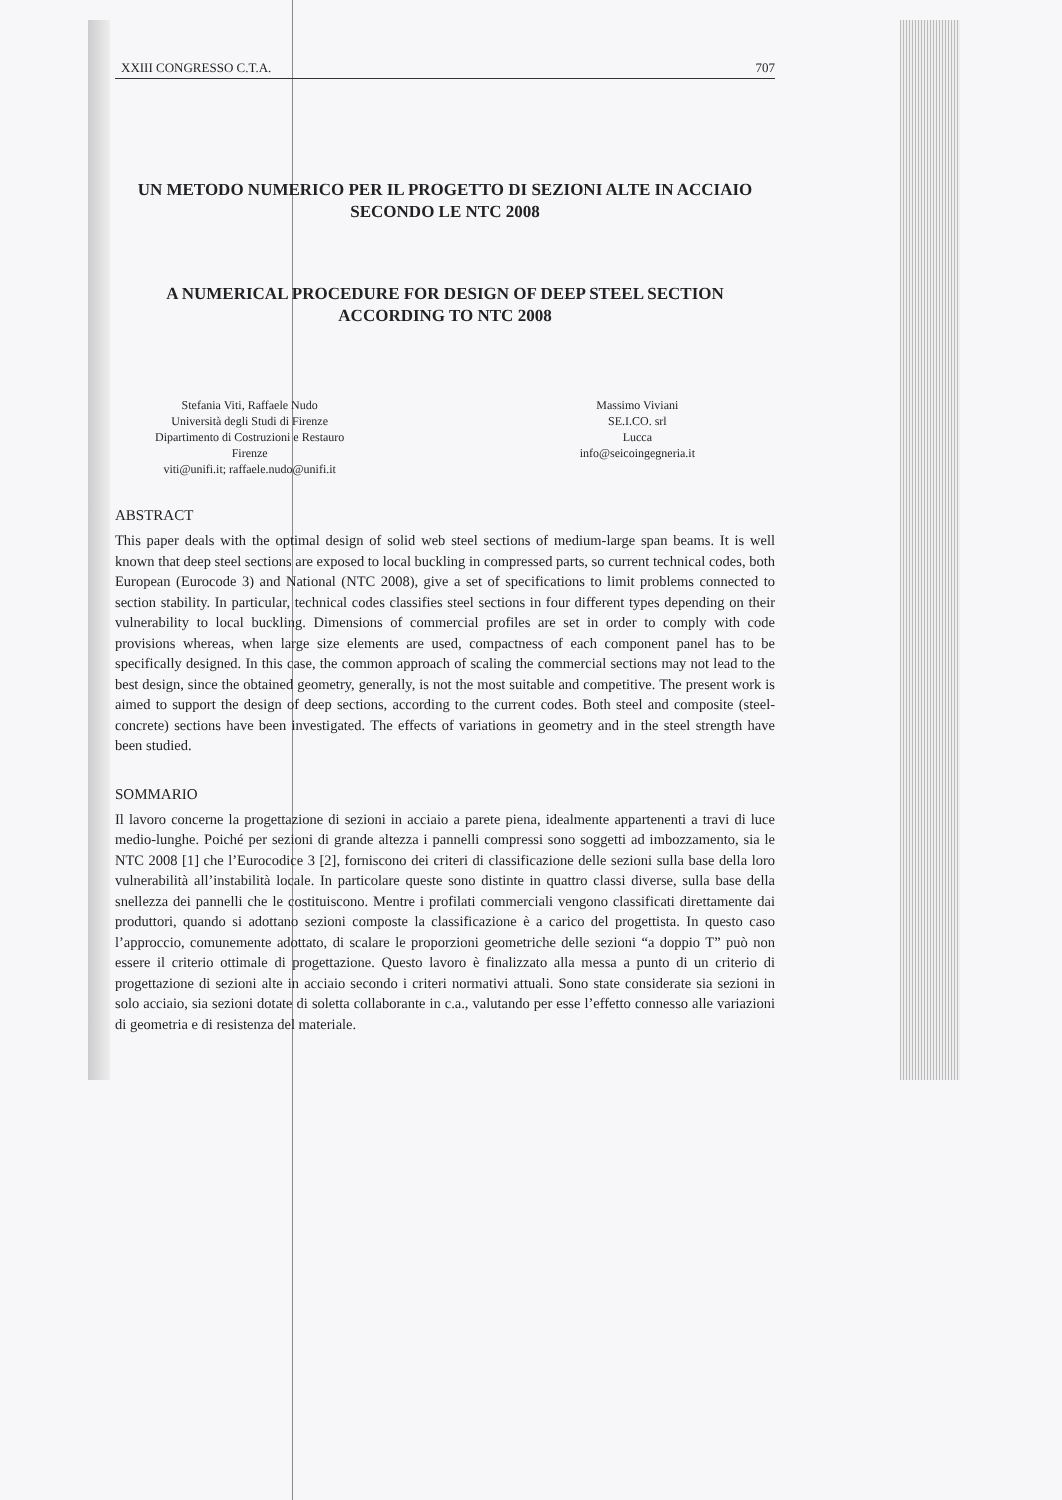XXIII CONGRESSO C.T.A. 707
UN METODO NUMERICO PER IL PROGETTO DI SEZIONI ALTE IN ACCIAIO SECONDO LE NTC 2008
A NUMERICAL PROCEDURE FOR DESIGN OF DEEP STEEL SECTION ACCORDING TO NTC 2008
Stefania Viti, Raffaele Nudo
Università degli Studi di Firenze
Dipartimento di Costruzioni e Restauro
Firenze
viti@unifi.it; raffaele.nudo@unifi.it
Massimo Viviani
SE.I.CO. srl
Lucca
info@seicoingegneria.it
ABSTRACT
This paper deals with the optimal design of solid web steel sections of medium-large span beams. It is well known that deep steel sections are exposed to local buckling in compressed parts, so current technical codes, both European (Eurocode 3) and National (NTC 2008), give a set of specifications to limit problems connected to section stability. In particular, technical codes classifies steel sections in four different types depending on their vulnerability to local buckling. Dimensions of commercial profiles are set in order to comply with code provisions whereas, when large size elements are used, compactness of each component panel has to be specifically designed. In this case, the common approach of scaling the commercial sections may not lead to the best design, since the obtained geometry, generally, is not the most suitable and competitive. The present work is aimed to support the design of deep sections, according to the current codes. Both steel and composite (steel-concrete) sections have been investigated. The effects of variations in geometry and in the steel strength have been studied.
SOMMARIO
Il lavoro concerne la progettazione di sezioni in acciaio a parete piena, idealmente appartenenti a travi di luce medio-lunghe. Poiché per sezioni di grande altezza i pannelli compressi sono soggetti ad imbozzamento, sia le NTC 2008 [1] che l’Eurocodice 3 [2], forniscono dei criteri di classificazione delle sezioni sulla base della loro vulnerabilità all’instabilità locale. In particolare queste sono distinte in quattro classi diverse, sulla base della snellezza dei pannelli che le costituiscono. Mentre i profilati commerciali vengono classificati direttamente dai produttori, quando si adottano sezioni composte la classificazione è a carico del progettista. In questo caso l’approccio, comunemente adottato, di scalare le proporzioni geometriche delle sezioni “a doppio T” può non essere il criterio ottimale di progettazione. Questo lavoro è finalizzato alla messa a punto di un criterio di progettazione di sezioni alte in acciaio secondo i criteri normativi attuali. Sono state considerate sia sezioni in solo acciaio, sia sezioni dotate di soletta collaborante in c.a., valutando per esse l’effetto connesso alle variazioni di geometria e di resistenza del materiale.